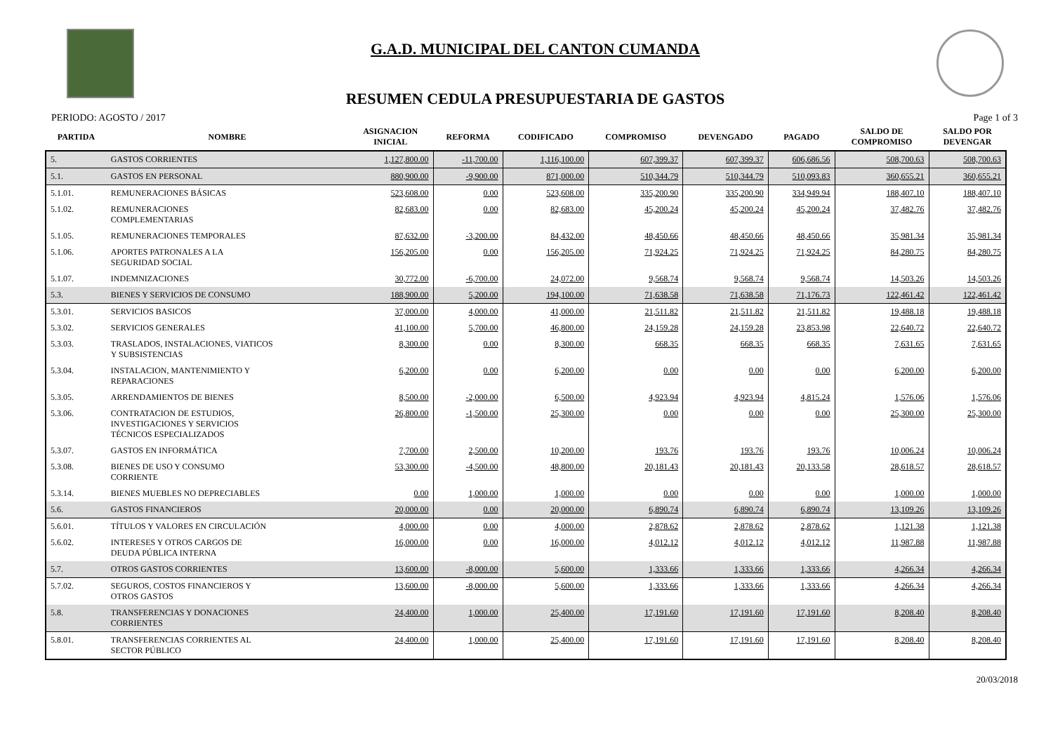G.A.D. MUNICIPAL DEL CANTON CUMANDA
RESUMEN CEDULA PRESUPUESTARIA DE GASTOS
PERIODO: AGOSTO / 2017 Page 1 of 3
| PARTIDA | NOMBRE | ASIGNACION INICIAL | REFORMA | CODIFICADO | COMPROMISO | DEVENGADO | PAGADO | SALDO DE COMPROMISO | SALDO POR DEVENGAR |
| --- | --- | --- | --- | --- | --- | --- | --- | --- | --- |
| 5. | GASTOS CORRIENTES | 1,127,800.00 | -11,700.00 | 1,116,100.00 | 607,399.37 | 607,399.37 | 606,686.56 | 508,700.63 | 508,700.63 |
| 5.1. | GASTOS EN PERSONAL | 880,900.00 | -9,900.00 | 871,000.00 | 510,344.79 | 510,344.79 | 510,093.83 | 360,655.21 | 360,655.21 |
| 5.1.01. | REMUNERACIONES BÁSICAS | 523,608.00 | 0.00 | 523,608.00 | 335,200.90 | 335,200.90 | 334,949.94 | 188,407.10 | 188,407.10 |
| 5.1.02. | REMUNERACIONES COMPLEMENTARIAS | 82,683.00 | 0.00 | 82,683.00 | 45,200.24 | 45,200.24 | 45,200.24 | 37,482.76 | 37,482.76 |
| 5.1.05. | REMUNERACIONES TEMPORALES | 87,632.00 | -3,200.00 | 84,432.00 | 48,450.66 | 48,450.66 | 48,450.66 | 35,981.34 | 35,981.34 |
| 5.1.06. | APORTES PATRONALES A LA SEGURIDAD SOCIAL | 156,205.00 | 0.00 | 156,205.00 | 71,924.25 | 71,924.25 | 71,924.25 | 84,280.75 | 84,280.75 |
| 5.1.07. | INDEMNIZACIONES | 30,772.00 | -6,700.00 | 24,072.00 | 9,568.74 | 9,568.74 | 9,568.74 | 14,503.26 | 14,503.26 |
| 5.3. | BIENES Y SERVICIOS DE CONSUMO | 188,900.00 | 5,200.00 | 194,100.00 | 71,638.58 | 71,638.58 | 71,176.73 | 122,461.42 | 122,461.42 |
| 5.3.01. | SERVICIOS BASICOS | 37,000.00 | 4,000.00 | 41,000.00 | 21,511.82 | 21,511.82 | 21,511.82 | 19,488.18 | 19,488.18 |
| 5.3.02. | SERVICIOS GENERALES | 41,100.00 | 5,700.00 | 46,800.00 | 24,159.28 | 24,159.28 | 23,853.98 | 22,640.72 | 22,640.72 |
| 5.3.03. | TRASLADOS, INSTALACIONES, VIATICOS Y SUBSISTENCIAS | 8,300.00 | 0.00 | 8,300.00 | 668.35 | 668.35 | 668.35 | 7,631.65 | 7,631.65 |
| 5.3.04. | INSTALACION, MANTENIMIENTO Y REPARACIONES | 6,200.00 | 0.00 | 6,200.00 | 0.00 | 0.00 | 0.00 | 6,200.00 | 6,200.00 |
| 5.3.05. | ARRENDAMIENTOS DE BIENES | 8,500.00 | -2,000.00 | 6,500.00 | 4,923.94 | 4,923.94 | 4,815.24 | 1,576.06 | 1,576.06 |
| 5.3.06. | CONTRATACION DE ESTUDIOS, INVESTIGACIONES Y SERVICIOS TÉCNICOS ESPECIALIZADOS | 26,800.00 | -1,500.00 | 25,300.00 | 0.00 | 0.00 | 0.00 | 25,300.00 | 25,300.00 |
| 5.3.07. | GASTOS EN INFORMÁTICA | 7,700.00 | 2,500.00 | 10,200.00 | 193.76 | 193.76 | 193.76 | 10,006.24 | 10,006.24 |
| 5.3.08. | BIENES DE USO Y CONSUMO CORRIENTE | 53,300.00 | -4,500.00 | 48,800.00 | 20,181.43 | 20,181.43 | 20,133.58 | 28,618.57 | 28,618.57 |
| 5.3.14. | BIENES MUEBLES NO DEPRECIABLES | 0.00 | 1,000.00 | 1,000.00 | 0.00 | 0.00 | 0.00 | 1,000.00 | 1,000.00 |
| 5.6. | GASTOS FINANCIEROS | 20,000.00 | 0.00 | 20,000.00 | 6,890.74 | 6,890.74 | 6,890.74 | 13,109.26 | 13,109.26 |
| 5.6.01. | TÍTULOS Y VALORES EN CIRCULACIÓN | 4,000.00 | 0.00 | 4,000.00 | 2,878.62 | 2,878.62 | 2,878.62 | 1,121.38 | 1,121.38 |
| 5.6.02. | INTERESES Y OTROS CARGOS DE DEUDA PÚBLICA INTERNA | 16,000.00 | 0.00 | 16,000.00 | 4,012.12 | 4,012.12 | 4,012.12 | 11,987.88 | 11,987.88 |
| 5.7. | OTROS GASTOS CORRIENTES | 13,600.00 | -8,000.00 | 5,600.00 | 1,333.66 | 1,333.66 | 1,333.66 | 4,266.34 | 4,266.34 |
| 5.7.02. | SEGUROS, COSTOS FINANCIEROS Y OTROS GASTOS | 13,600.00 | -8,000.00 | 5,600.00 | 1,333.66 | 1,333.66 | 1,333.66 | 4,266.34 | 4,266.34 |
| 5.8. | TRANSFERENCIAS Y DONACIONES CORRIENTES | 24,400.00 | 1,000.00 | 25,400.00 | 17,191.60 | 17,191.60 | 17,191.60 | 8,208.40 | 8,208.40 |
| 5.8.01. | TRANSFERENCIAS CORRIENTES AL SECTOR PÚBLICO | 24,400.00 | 1,000.00 | 25,400.00 | 17,191.60 | 17,191.60 | 17,191.60 | 8,208.40 | 8,208.40 |
20/03/2018